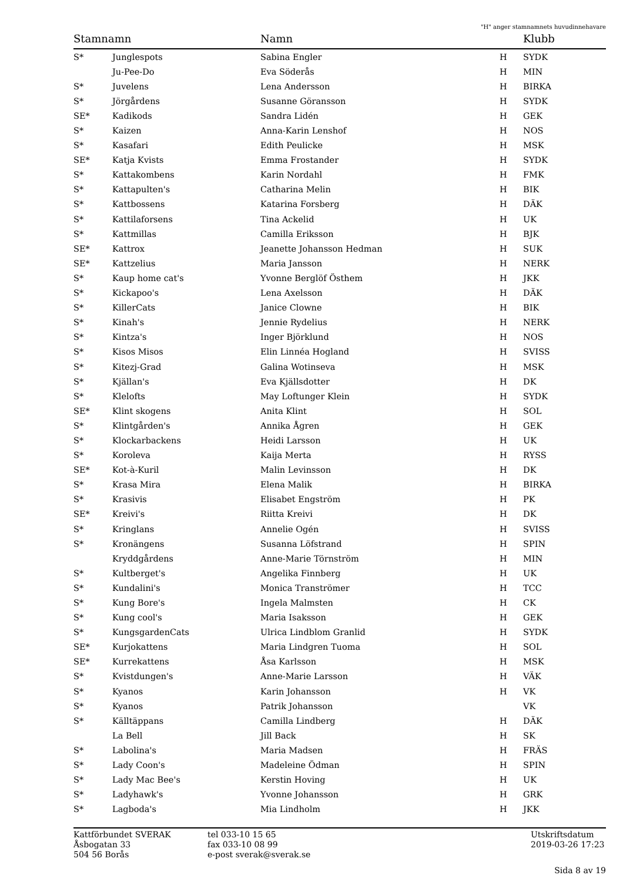"H" anger stamnamnets huvudinnehavare
| Stamnamn | | Namn | | Klubb |
| --- | --- | --- | --- | --- |
| S* | Junglespots | Sabina Engler | H | SYDK |
| | Ju-Pee-Do | Eva Söderås | H | MIN |
| S* | Juvelens | Lena Andersson | H | BIRKA |
| S* | Jörgårdens | Susanne Göransson | H | SYDK |
| SE* | Kadikods | Sandra Lidén | H | GEK |
| S* | Kaizen | Anna-Karin Lenshof | H | NOS |
| S* | Kasafari | Edith Peulicke | H | MSK |
| SE* | Katja Kvists | Emma Frostander | H | SYDK |
| S* | Kattakombens | Karin Nordahl | H | FMK |
| S* | Kattapulten's | Catharina Melin | H | BIK |
| S* | Kattbossens | Katarina Forsberg | H | DÄK |
| S* | Kattilaforsens | Tina Ackelid | H | UK |
| S* | Kattmillas | Camilla Eriksson | H | BJK |
| SE* | Kattrox | Jeanette Johansson Hedman | H | SUK |
| SE* | Kattzelius | Maria Jansson | H | NERK |
| S* | Kaup home cat's | Yvonne Berglöf Östhem | H | JKK |
| S* | Kickapoo's | Lena Axelsson | H | DÄK |
| S* | KillerCats | Janice Clowne | H | BIK |
| S* | Kinah's | Jennie Rydelius | H | NERK |
| S* | Kintza's | Inger Björklund | H | NOS |
| S* | Kisos Misos | Elin Linnéa Hogland | H | SVISS |
| S* | Kitezj-Grad | Galina Wotinseva | H | MSK |
| S* | Kjällan's | Eva Kjällsdotter | H | DK |
| S* | Klelofts | May Loftunger Klein | H | SYDK |
| SE* | Klint skogens | Anita Klint | H | SOL |
| S* | Klintgården's | Annika Ågren | H | GEK |
| S* | Klockarbackens | Heidi Larsson | H | UK |
| S* | Koroleva | Kaija Merta | H | RYSS |
| SE* | Kot-à-Kuril | Malin Levinsson | H | DK |
| S* | Krasa Mira | Elena Malik | H | BIRKA |
| S* | Krasivis | Elisabet Engström | H | PK |
| SE* | Kreivi's | Riitta Kreivi | H | DK |
| S* | Kringlans | Annelie Ogén | H | SVISS |
| S* | Kronängens | Susanna Löfstrand | H | SPIN |
| | Kryddgårdens | Anne-Marie Törnström | H | MIN |
| S* | Kultberget's | Angelika Finnberg | H | UK |
| S* | Kundalini's | Monica Tranströmer | H | TCC |
| S* | Kung Bore's | Ingela Malmsten | H | CK |
| S* | Kung cool's | Maria Isaksson | H | GEK |
| S* | KungsgardenCats | Ulrica Lindblom Granlid | H | SYDK |
| SE* | Kurjokattens | Maria Lindgren Tuoma | H | SOL |
| SE* | Kurrekattens | Åsa Karlsson | H | MSK |
| S* | Kvistdungen's | Anne-Marie Larsson | H | VÄK |
| S* | Kyanos | Karin Johansson | H | VK |
| S* | Kyanos | Patrik Johansson | | VK |
| S* | Källtäppans | Camilla Lindberg | H | DÄK |
| | La Bell | Jill Back | H | SK |
| S* | Labolina's | Maria Madsen | H | FRÄS |
| S* | Lady Coon's | Madeleine Ödman | H | SPIN |
| S* | Lady Mac Bee's | Kerstin Hoving | H | UK |
| S* | Ladyhawk's | Yvonne Johansson | H | GRK |
| S* | Lagboda's | Mia Lindholm | H | JKK |
Kattförbundet SVERAK
Åsbogatan 33
504 56 Borås
tel 033-10 15 65
fax 033-10 08 99
e-post sverak@sverak.se
Utskriftsdatum
2019-03-26 17:23
Sida 8 av 19